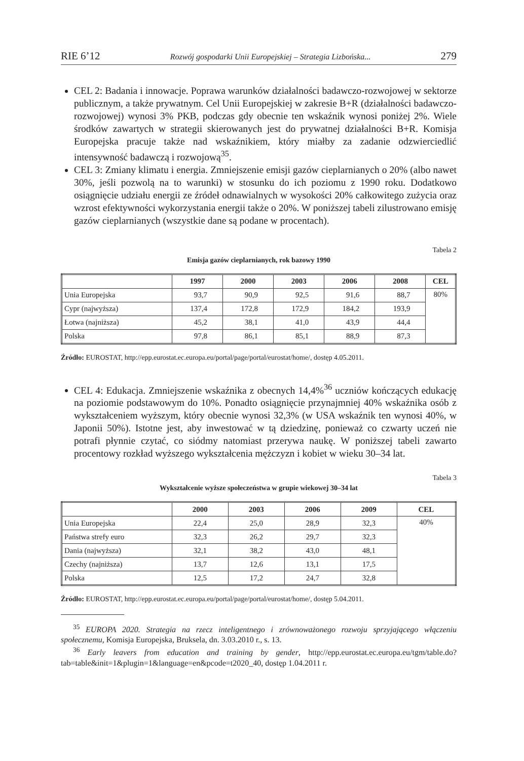RIE 6’12 Rozwój gospodarki Unii Europejskiej – Strategia Lizbońska... 279
CEL 2: Badania i innowacje. Poprawa warunków działalności badawczo-rozwojowej w sektorze publicznym, a także prywatnym. Cel Unii Europejskiej w zakresie B+R (działalności badawczo-rozwojowej) wynosi 3% PKB, podczas gdy obecnie ten wskaźnik wynosi poniżej 2%. Wiele środków zawartych w strategii skierowanych jest do prywatnej działalności B+R. Komisja Europejska pracuje także nad wskaźnikiem, który miałby za zadanie odzwierciedlić intensywność badawczą i rozwojową<sup>35</sup>.
CEL 3: Zmiany klimatu i energia. Zmniejszenie emisji gazów cieplarnianych o 20% (albo nawet 30%, jeśli pozwolą na to warunki) w stosunku do ich poziomu z 1990 roku. Dodatkowo osiągnięcie udziału energii ze źródeł odnawialnych w wysokości 20% całkowitego zużycia oraz wzrost efektywności wykorzystania energii także o 20%. W poniższej tabeli zilustrowano emisję gazów cieplarnianych (wszystkie dane są podane w procentach).
Tabela 2
Emisja gazów cieplarnianych, rok bazowy 1990
| | 1997 | 2000 | 2003 | 2006 | 2008 | CEL |
| --- | --- | --- | --- | --- | --- | --- |
| Unia Europejska | 93,7 | 90,9 | 92,5 | 91,6 | 88,7 | 80% |
| Cypr (najwyższa) | 137,4 | 172,8 | 172,9 | 184,2 | 193,9 | |
| Łotwa (najniższa) | 45,2 | 38,1 | 41,0 | 43,9 | 44,4 | |
| Polska | 97,8 | 86,1 | 85,1 | 88,9 | 87,3 | |
Źródło: EUROSTAT, http://epp.eurostat.ec.europa.eu/portal/page/portal/eurostat/home/, dostęp 4.05.2011.
CEL 4: Edukacja. Zmniejszenie wskaźnika z obecnych 14,4%<sup>36</sup> uczniów kończących edukację na poziomie podstawowym do 10%. Ponadto osiągnięcie przynajmniej 40% wskaźnika osób z wykształceniem wyższym, który obecnie wynosi 32,3% (w USA wskaźnik ten wynosi 40%, w Japonii 50%). Istotne jest, aby inwestować w tą dziedzinę, ponieważ co czwarty uczeń nie potrafi płynnie czytać, co siódmy natomiast przerywa naukę. W poniższej tabeli zawarto procentowy rozkład wyższego wykształcenia mężczyzn i kobiet w wieku 30–34 lat.
Tabela 3
Wykształcenie wyższe społeczeństwa w grupie wiekowej 30–34 lat
| | 2000 | 2003 | 2006 | 2009 | CEL |
| --- | --- | --- | --- | --- | --- |
| Unia Europejska | 22,4 | 25,0 | 28,9 | 32,3 | 40% |
| Państwa strefy euro | 32,3 | 26,2 | 29,7 | 32,3 | |
| Dania (najwyższa) | 32,1 | 38,2 | 43,0 | 48,1 | |
| Czechy (najniższa) | 13,7 | 12,6 | 13,1 | 17,5 | |
| Polska | 12,5 | 17,2 | 24,7 | 32,8 | |
Źródło: EUROSTAT, http://epp.eurostat.ec.europa.eu/portal/page/portal/eurostat/home/, dostęp 5.04.2011.
<sup>35</sup> EUROPA 2020. Strategia na rzecz inteligentnego i zrównoważonego rozwoju sprzyjającego włączeniu społecznemu, Komisja Europejska, Bruksela, dn. 3.03.2010 r., s. 13.
<sup>36</sup> Early leavers from education and training by gender, http://epp.eurostat.ec.europa.eu/tgm/table.do?tab=table&init=1&plugin=1&language=en&pcode=t2020_40, dostęp 1.04.2011 r.